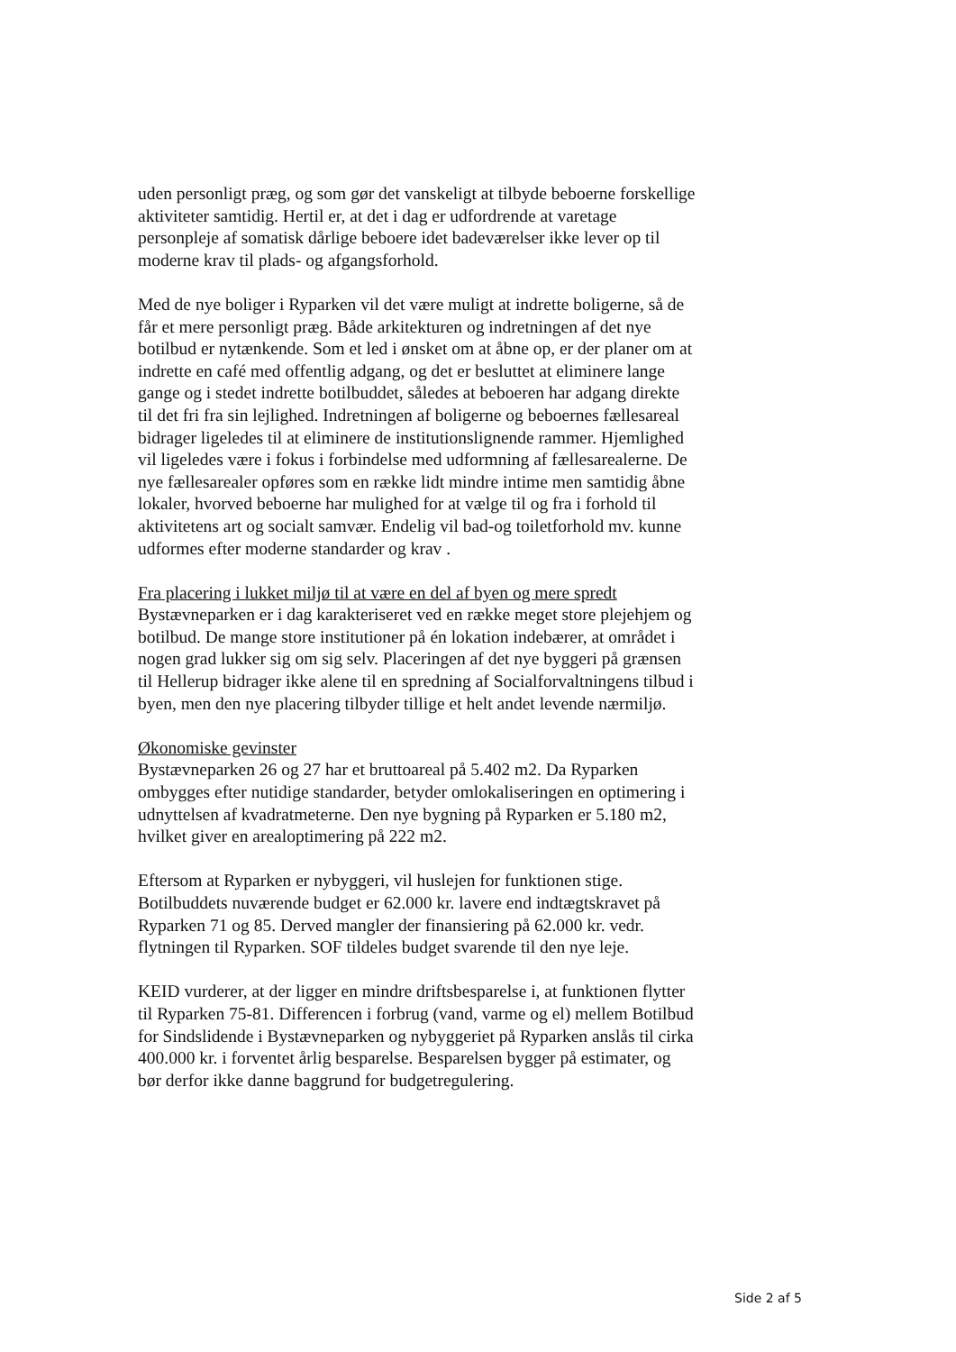uden personligt præg, og som gør det vanskeligt at tilbyde beboerne forskellige aktiviteter samtidig. Hertil er, at det i dag er udfordrende at varetage personpleje af somatisk dårlige beboere idet badeværelser ikke lever op til moderne krav til plads- og afgangsforhold.
Med de nye boliger i Ryparken vil det være muligt at indrette boligerne, så de får et mere personligt præg. Både arkitekturen og indretningen af det nye botilbud er nytænkende. Som et led i ønsket om at åbne op, er der planer om at indrette en café med offentlig adgang, og det er besluttet at eliminere lange gange og i stedet indrette botilbuddet, således at beboeren har adgang direkte til det fri fra sin lejlighed. Indretningen af boligerne og beboernes fællesareal bidrager ligeledes til at eliminere de institutionslignende rammer. Hjemlighed vil ligeledes være i fokus i forbindelse med udformning af fællesarealerne. De nye fællesarealer opføres som en række lidt mindre intime men samtidig åbne lokaler, hvorved beboerne har mulighed for at vælge til og fra i forhold til aktivitetens art og socialt samvær. Endelig vil bad-og toiletforhold mv. kunne udformes efter moderne standarder og krav .
Fra placering i lukket miljø til at være en del af byen og mere spredt
Bystævneparken er i dag karakteriseret ved en række meget store plejehjem og botilbud. De mange store institutioner på én lokation indebærer, at området i nogen grad lukker sig om sig selv. Placeringen af det nye byggeri på grænsen til Hellerup bidrager ikke alene til en spredning af Socialforvaltningens tilbud i byen, men den nye placering tilbyder tillige et helt andet levende nærmiljø.
Økonomiske gevinster
Bystævneparken 26 og 27 har et bruttoareal på 5.402 m2. Da Ryparken ombygges efter nutidige standarder, betyder omlokaliseringen en optimering i udnyttelsen af kvadratmeterne. Den nye bygning på Ryparken er 5.180 m2, hvilket giver en arealoptimering på 222 m2.
Eftersom at Ryparken er nybyggeri, vil huslejen for funktionen stige. Botilbuddets nuværende budget er 62.000 kr. lavere end indtægtskravet på Ryparken 71 og 85. Derved mangler der finansiering på 62.000 kr. vedr. flytningen til Ryparken. SOF tildeles budget svarende til den nye leje.
KEID vurderer, at der ligger en mindre driftsbesparelse i, at funktionen flytter til Ryparken 75-81. Differencen i forbrug (vand, varme og el) mellem Botilbud for Sindslidende i Bystævneparken og nybyggeriet på Ryparken anslås til cirka 400.000 kr. i forventet årlig besparelse. Besparelsen bygger på estimater, og bør derfor ikke danne baggrund for budgetregulering.
Side 2 af 5